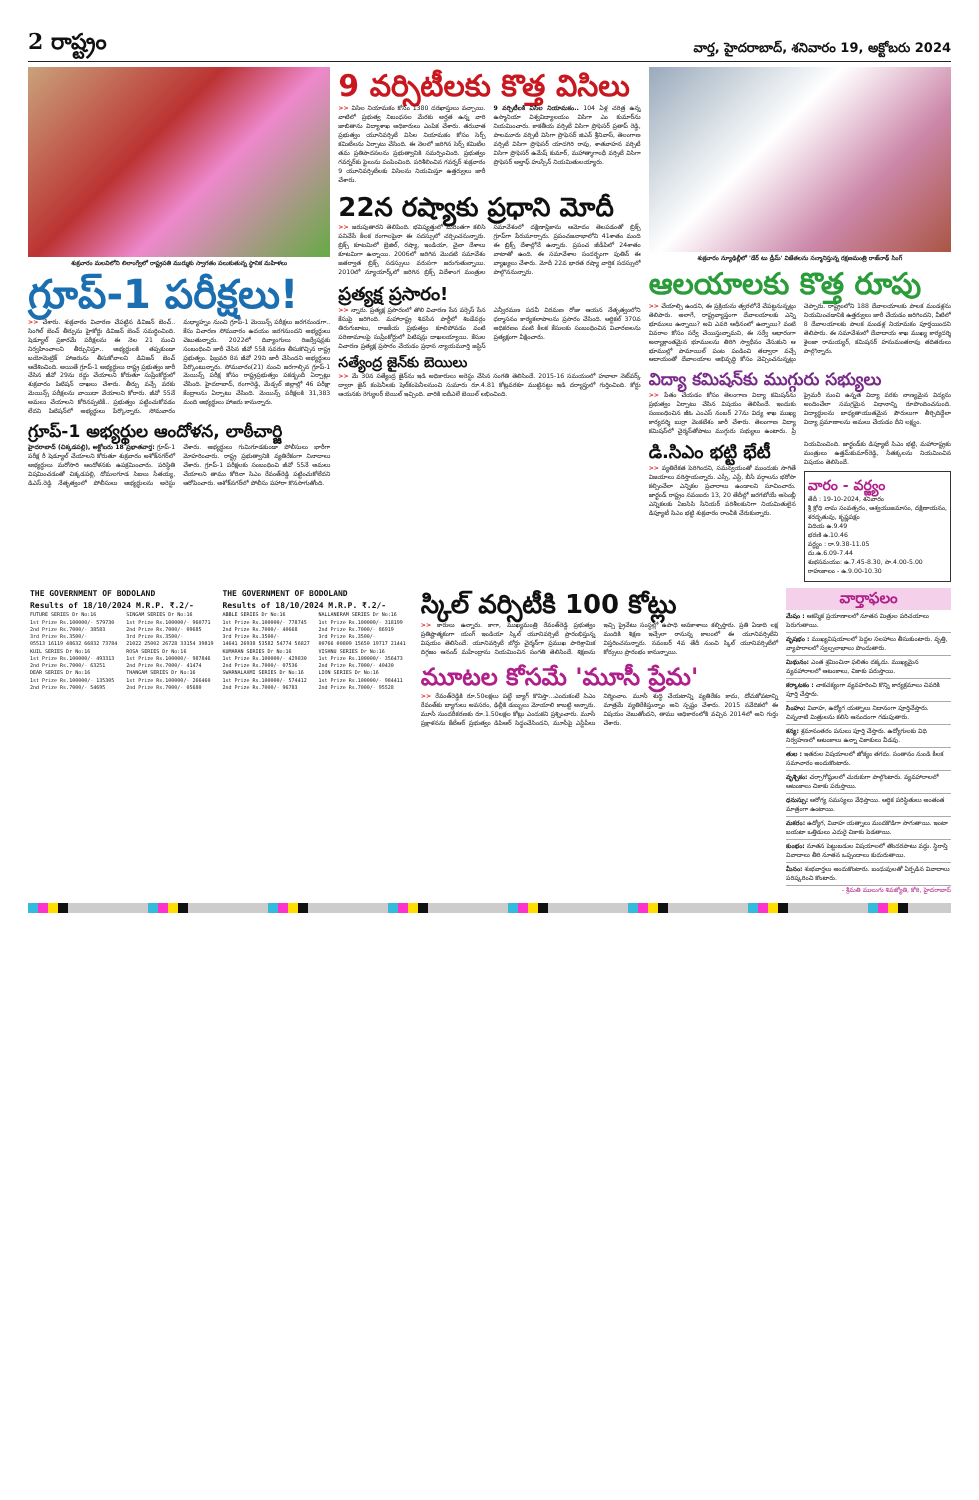2 రాష్ట్రం
వార్త, హైదరాబాద్, శనివారం 19, అక్టోబరు 2024
శుక్రవారం మలవిలోని లిలాంగ్వేలో రాష్ట్రపతి ముర్ముకు స్వాగతం పలుకుతున్న స్థానిక మహిళలు
గ్రూప్-1 పరీక్షలు!
>> చేశారు. శుక్రవారం విచారణ చేపట్టిన డివిజన్ బెంచ్.. సింగిల్ బెంచ్ తీర్పును హైకోర్టు డివిజన్ బెంచ్ సమర్థించింది. షెడ్యూల్ ప్రకారమే పరీక్షలను ఈ నెల 21 నుంచి నిర్వహించాలని తీర్పునిస్తూ.. అభ్యర్థులకి తప్పకుండా బయోమెట్రిక్ హాజరును తీసుకోవాలని డివిజన్ బెంచ్ ఆదేశించింది. అయితే గ్రూప్-1 అభ్యర్థులు రాష్ట్ర ప్రభుత్వం జారీ చేసిన జీవో 29ను రద్దు చేయాలని కోరుతూ సుప్రీంకోర్టులో శుక్రవారం పిటిషన్ దాఖలు చేశారు. తీర్పు వచ్చే వరకు మెయిన్స్ పరీక్షలను వాయిదా వేయాలని కోరారు. జీవో 55నే అమలు చేయాలని కోరినప్పటికీ.. ప్రభుత్వం పట్టించుకోవడం లేదని పిటిషన్‌లో అభ్యర్థులు పేర్కొన్నారు. సోమవారం మధ్యాహ్నం నుంచి గ్రూప్-1 మెయిన్స్ పరీక్షలు జరగనుండగా.. కేసు విచారణ సోమవారం ఉదయం జరగనుందని అభ్యర్థులు చెబుతున్నారు. 2022లో దివ్యాంగులు రిజర్వేషన్లకు సంబంధించి జారీ చేసిన జీవో 55కి సవరణ తీసుకొచ్చిన రాష్ట్ర ప్రభుత్వం. ఫిబ్రవరి 8న జీవో 29ని జారీ చేసిందని అభ్యర్థులు పేర్కొంటున్నారు. సోమవారం(21) నుంచి జరగాల్సిన గ్రూప్-1 మెయిన్స్ పరీక్ష కోసం రాష్ట్రప్రభుత్వం పకడ్బందీ ఏర్పాట్లు చేసింది. హైదరాబాద్, రంగారెడ్డి, మేడ్చల్ జిల్లాల్లో 46 పరీక్షా కేంద్రాలను ఏర్పాటు చేసింది. మెయిన్స్ పరీక్షలకి 31,383 మంది అభ్యర్థులు హాజరు కానున్నారు.
గ్రూప్-1 అభ్యర్థుల ఆందోళన, లాఠీచార్జి
హైదరాబాద్ (చిక్కడపల్లి), అక్టోబరు 18 ప్రభాతవార్త: గ్రూప్-1 పరీక్ష రీ షెడ్యూల్ చేయాలని కోరుతూ శుక్రవారం అశోక్‌నగర్‌లో అభ్యర్థులు మరోసారి ఆందోళనకు ఉపక్రమించారు. పరిస్థితి విషమించడంతో చిక్కడపల్లి, దోమలగూడ సిఐలు సీతయ్య, డిఎస్.రెడ్డి నేతృత్వంలో పోలీసులు అభ్యర్థులను అరెస్టు చేశారు. అభ్యర్థులు గుమిగూడకుండా పోలీసులు భారీగా మోహరించారు. రాష్ట్ర ప్రభుత్వానికి వ్యతిరేకంగా నినాదాలు చేశారు. గ్రూప్-1 పరీక్షలకు సంబంధించి జీవో 55నే అమలు చేయాలని తాము కోరినా సిఎం రేవంత్‌రెడ్డి పట్టించుకోలేదని ఆరోపించారు. అశోక్‌నగర్‌లో పోలీసు పహారా కొనసాగుతోంది.
9 వర్సిటీలకు కొత్త విసిలు
>> విసిల నియామకం కోసం 1380 దరఖాస్తులు వచ్చాయి. వాటిలో ప్రభుత్వ నిబంధనల మేరకు అర్హత ఉన్న వారి జాబితాను విద్యాశాఖ అధికారులు ఎంపిక చేశారు. తరువాత ప్రభుత్వం యూనివర్సిటీ విసిల నియామకం కోసం సెర్చ్ కమిటీలను ఏర్పాటు చేసింది. ఈ నెలలో జరిగిన సెర్చ్ కమిటీల తమ ప్రతిపాదనలను ప్రభుత్వానికి సమర్పించింది. ప్రభుత్వం గవర్నర్‌కు ఫైలును పంపించింది. పరిశీలించిన గవర్నర్ శుక్రవారం 9 యూనివర్సిటీలకు విసిలను నియమిస్తూ ఉత్తర్వులు జారీ చేశారు.
9 వర్సిటీలకి విసిల నియామకం.. 104 ఏళ్ల చరిత్ర ఉన్న ఉస్మానియా విశ్వవిద్యాలయం విసిగా ఎం కుమార్‌ను నియమించారు. కాకతీయ వర్సిటీ విసిగా ప్రొఫెసర్ ప్రతాప్ రెడ్డి, పాలమూరు వర్సిటీ విసిగా ప్రొఫెసర్ జిఎన్ శ్రీనివాస్, తెలంగాణ వర్సిటీ విసిగా ప్రొఫెసర్ యాదగిరి రావు, శాతవాహన వర్సిటీ విసిగా ప్రొఫెసర్ ఉమేష్ కుమార్, మహాత్మాగాంధీ వర్సిటీ విసిగా ప్రొఫెసర్ అల్తాఫ్ హుస్సేన్ నియమితులయ్యారు.
22న రష్యాకు ప్రధాని మోదీ
>> జరుపుతారని తెలిపింది. భవిష్యత్తులో మరింతగా కలిసి పనిచేసే కీలక రంగాలపైనా ఈ సదస్సులో చర్చించనున్నారు. బ్రిక్స్ కూటమిలో బ్రెజిల్, రష్యా, ఇండియా, చైనా దేశాలు కూటమిగా ఉన్నాయి. 2006లో జరిగిన మొదటి సమావేశం జతర్వాత బ్రిక్స్ సదస్సులు వరుసగా జరుగుతున్నాయి. 2010లో న్యూయార్క్‌లో జరిగిన బ్రిక్స్ విదేశాంగ మంత్రుల సమావేశంలో దక్షిణాఫ్రికాను ఆమోదం తెలపడంతో బ్రిక్స్ గ్రూప్‌గా పేరుమార్చారు. ప్రపంచజనాభాలోని 41శాతం మంది ఈ బ్రిక్స్ దేశాల్లోనే ఉన్నారు. ప్రపంచ జీడీపిలో 24శాతం వాటాతో ఉంది. ఈ సమావేశాల సందర్భంగా పుతిన్ ఈ వ్యాఖ్యలు చేశారు. మోదీ 22వ భారత రష్యా వార్షిక సదస్సులో పాల్గొననున్నారు.
ప్రత్యక్ష ప్రసారం!
>> న్నారు. ప్రత్యక్ష ప్రసారంలో తొలి విచారణ సేన వర్సెస్ సేన కేసుపై జరిగింది. మహారాష్ట్ర శివసేన పార్టీలో శిండేవర్గం తిరుగుబాటు, రాజకీయ ప్రభుత్వం కూలిపోవడం వంటి పరిణామాలపై సుప్రీంకోర్టులో పిటిషన్లు దాఖలయ్యాయి. కేసుల విచారణ ప్రత్యక్ష ప్రసారం చేయడం ప్రధాన న్యాయమూర్తి జస్టిస్ ఎన్వీరమణ పదవీ విరమణ రోజు ఆయన నేతృత్వంలోని ధర్మాసనం కార్యకలాపాలను ప్రసారం చేసింది. ఆర్టికల్ 370వ అధికరణం వంటి కీలక కేసులకు సంబంధించిన విచారణలను ప్రత్యక్షంగా వీక్షించారు.
సత్యేంద్ర జైన్‌కు బెయిలు
>> మే 30న సత్యేంద్ర జైన్‌ను ఇడి అధికారులు అరెస్టు చేసిన సంగతి తెలిసిందే. 2015-16 సమయంలో హవాలా నెట్‌వర్క్ ద్వారా జైన్ కంపెనీలకు షెల్‌కంపెనీలనుంచి సుమారు రూ.4.81 కోట్లవరకూ ముట్టినట్టు ఇడి దర్యాప్తులో గుర్తించింది. కోర్టు ఆయనకు రెగ్యులర్ బెయిల్ ఇచ్చింది. వారికి ఐదీఎలే బెయిల్ లభించింది.
శుక్రవారం న్యూఢిల్లీలో 'డేర్ టు డ్రీమ్' విజేతలను సన్మానిస్తున్న రక్షణమంత్రి రాజ్‌నాథ్ సింగ్
ఆలయాలకు కొత్త రూపు
>> చేయాల్సి ఉందని, ఈ ప్రక్రియను త్వరలోనే చేపట్టనున్నట్లు తెలిపారు. అలాగే, రాష్ట్రవ్యాప్తంగా దేవాలయాలకు ఎన్ని భూములు ఉన్నాయి? అవి ఎవరి ఆధీనంలో ఉన్నాయి? వంటి వివరాల కోసం సర్వే చేయిస్తున్నామని, ఈ సర్వే ఆధారంగా అన్యాక్రాంతమైన భూములను తిరిగి స్వాధీనం చేసుకుని ఆ భూముల్లో పామాయిల్ పంట పండించి తద్వారా వచ్చే ఆదాయంతో దేవాలయాల అభివృద్ధి కోసం వెచ్చించనున్నట్లు చెప్పారు. రాష్ట్రంలోని 188 దేవాలయాలకు పాలక మండళ్లను నియమించడానికి ఉత్తర్వులు జారీ చేయడం జరిగిందని, వీటిలో 8 దేవాలయాలకు పాలక మండళ్ల నియామకం పూర్తయిందని తెలిపారు. ఈ సమావేశంలో దేవాదాయ శాఖ ముఖ్య కార్యదర్శి శైలజా రామయ్యర్, కమిషనర్ హనుమంతరావు తదితరులు పాల్గొన్నారు.
విద్యా కమిషన్‌కు ముగ్గురు సభ్యులు
>> పేతం చేయడం కోసం తెలంగాణ విద్యా కమిషన్‌ను ప్రభుత్వం ఏర్పాటు చేసిన విషయం తెలిసిందే. ఇందుకు సంబంధించిన జీఓ ఎంఎస్ నంబర్ 27ను విద్య శాఖ ముఖ్య కార్యదర్శి బుర్రా వెంకటేశం జారీ చేశారు. తెలంగాణ విద్యా కమిషన్‌లో చైర్మన్‌తోపాటు ముగ్గురు సభ్యులు ఉంటారు. ప్రీ ప్రైమరీ నుంచి ఉన్నత విద్యా వరకు నాణ్యమైన విద్యను అందించేలా సమగ్రమైన విధానాన్ని రూపొందించనుంది. విద్యార్థులను బాధ్యతాయుతమైన పౌరులుగా తీర్చిదిద్దేలా విద్యా ప్రమాణాలను అమలు చేయడం దీని లక్ష్యం.
డి.సిఎం భట్టి భేటీ
>> వ్యతిరేకత పెరిగిందని, సమన్వయంతో ముందుకు సాగితే విజయాలు వరిస్తాయన్నారు. ఎస్సీ, ఎస్టీ, బీసీ వర్గాలను భరోసా కల్పించేలా ఎన్నికల ప్రచారాలు ఉండాలని సూచించారు. జార్ఖండ్ రాష్ట్రం నవంబరు 13, 20 తేదీల్లో జరగబోయే అసెంబ్లీ ఎన్నికలకు ఏఐసిసి సీనియర్ పరిశీలకునిగా నియమితులైన డిప్యూటీ సిఎం భట్టి శుక్రవారం రాంచీకి చేరుకున్నారు.
నియమించింది. జార్ఖండ్‌కు డిప్యూటీ సిఎం భట్టి, మహారాష్ట్రకు మంత్రులు ఉత్తమ్‌కుమార్‌రెడ్డి, సీతక్కలను నియమించిన విషయం తెలిసిందే.
వారం - వర్జ్యం
తేదీ : 19-10-2024, శనివారం
శ్రీ క్రోధి నామ సంవత్సరం, ఆశ్వయుజమాసం, దక్షిణాయనం, శరదృతువు, కృష్ణపక్షం
విదియ ఉ.9.49
భరణి ఉ.10.46
వర్జ్యం : రా.9.38-11.05
దు.ఉ.6.09-7.44
శుభసమయం: ఉ.7.45-8.30, సా.4.00-5.00
రాహుకాలం - ఉ.9.00-10.30
| THE GOVERNMENT OF BODOLAND Results of 18/10/2024 M.R.P. ₹.2/- | | THE GOVERNMENT OF BODOLAND Results of 18/10/2024 M.R.P. ₹.2/- | |
| --- | --- | --- | --- |
| FUTURE SERIES Dr No:16 1st Prize Rs.100000/- 579730 2nd Prize Rs.7000/- 38583 3rd Prize Rs.3500/- 05513 16119 48632 66832 73784 | SINGAM SERIES Dr No:16 1st Prize Rs.100000/- 960771 2nd Prize Rs.7000/- 09685 3rd Prize Rs.3500/- 21022 25002 26728 33154 39819 | ABBLE SERIES Dr No:16 1st Prize Rs.100000/- 778745 2nd Prize Rs.7000/- 40668 3rd Prize Rs.3500/- 14641 26938 53582 54774 56827 | NALLANERAM SERIES Dr No:16 1st Prize Rs.100000/- 318199 2nd Prize Rs.7000/- 86919 3rd Prize Rs.3500/- 00766 00809 15650 19717 21441 |
| KUIL SERIES Dr No:16 1st Prize Rs.100000/- 493313 2nd Prize Rs.7000/- 63251 | ROSA SERIES Dr No:16 1st Prize Rs.100000/- 987846 2nd Prize Rs.7000/- 41474 | KUMARAN SERIES Dr No:16 1st Prize Rs.100000/- 429830 2nd Prize Rs.7000/- 07536 | VISHNU SERIES Dr No:16 1st Prize Rs.100000/- 356473 2nd Prize Rs.7000/- 40430 |
| DEAR SERIES Dr No:16 1st Prize Rs.100000/- 135305 2nd Prize Rs.7000/- 54695 | THANGAM SERIES Dr No:16 1st Prize Rs.100000/- 266460 2nd Prize Rs.7000/- 05680 | SWARNALAXMI SERIES Dr No:16 1st Prize Rs.100000/- 574412 2nd Prize Rs.7000/- 96783 | LION SERIES Dr No:16 1st Prize Rs.100000/- 984411 2nd Prize Rs.7000/- 95528 |
స్కిల్ వర్సిటీకి 100 కోట్లు
>> కారులు ఉన్నారు. కాగా, ముఖ్యమంత్రి రేవంత్‌రెడ్డి ప్రభుత్వం ప్రతిష్టాత్మకంగా యంగ్ ఇండియా స్కిల్ యూనివర్సిటీ ప్రారంభిస్తున్న విషయం తెలిసిందే. యూనివర్సిటీ బోర్డు చైర్మన్‌గా ప్రముఖ పారిశ్రామిక దిగ్గజం ఆనంద్ మహీంద్రాను నియమించిన సంగతి తెలిసిందే. శిక్షణను ఇచ్చి ప్రైవేటు సంస్థల్లో ఉపాధి అవకాశాలు కల్పిస్తారు. ప్రతి ఏడాది లక్ష మందికి శిక్షణ ఇచ్చేలా రానున్న కాలంలో ఈ యూనివర్సిటీని విస్తరించనున్నారు. నవంబర్ 4వ తేదీ నుంచి స్కిల్ యూనివర్సిటీలో కోర్సులు ప్రారంభం కానున్నాయి.
మూటల కోసమే 'మూసీ ప్రేమ'
>> రేవంత్‌రెడ్డికి రూ.50లక్షలు పట్టే బ్యాగ్ కొనిస్తా...ఎందుకంటే సిఎం రేవంత్‌కు బ్యాగులు అవసరం, ఢిల్లీకి డబ్బులు మోయాలి కాబట్టి అన్నారు. మూసీ సుందరీకరణకు రూ.1.50లక్షల కోట్లు ఎందుకని ప్రశ్నించారు. మూసీ ప్రక్షాళనను కేటీఆర్ ప్రభుత్వం డిపిఆర్ సిద్ధంచేసిందని, మూసీపై ఎస్టీపీలు నిర్మించాం. మూసీ శుద్ధి చేయటాన్ని వ్యతిరేకం కాదు, దోచుకోవటాన్ని మాత్రమే వ్యతిరేకిస్తున్నాం అని స్పష్టం చేశారు. 2015 నవేదికలో ఈ విషయం చెబుతోందని, తాము అధికారంలోకి వచ్చిన 2014లో అని గుర్తు చేశారు.
వార్తాఫలం
మేషం : ఆకస్మిక ప్రయాణాలలో నూతన మిత్రుల పరిచయాలు పెరుగుతాయి.
వృషభం : ముఖ్యవిషయాలలో పెద్దల సలహాలు తీసుకుంటారు. వృత్తి, వ్యాపారాలలో స్వల్పలాభాలు పొందుతారు.
మిథునం: ఎంత శ్రమించినా ఫలితం దక్కదు. ముఖ్యమైన వ్యవహారాలలో ఆటంకాలు, చికాకు పరుస్తాయి.
కర్కాటకం : చాకచక్యంగా వ్యవహరించి కొన్ని కార్యక్రమాలు చివరికి పూర్తి చేస్తారు.
సింహం: వివాహ, ఉద్యోగ యత్నాలు నిదానంగా పూర్తిచేస్తారు. చిన్ననాటి మిత్రులను కలిసి ఆనందంగా గడుపుతారు.
కన్య: శ్రమానంతరం పనులు పూర్తి చేస్తారు. ఉద్యోగులకు విధి నిర్వహణలో ఆటంకాలు ఉన్నా చికాకులు వీడవు.
తుల : ఇతరుల విషయాలలో జోక్యం తగదు. సంతానం నుండి కీలక సమాచారం అందుకొంటారు.
వృశ్చికం: చర్చాగోష్ఠులలో చురుకుగా పాల్గొంటారు. వ్యవహారాలలో ఆటంకాలు చికాకు పరుస్తాయి.
ధనుస్సు: ఆరోగ్య సమస్యలు వేధిస్తాయి. ఆర్థిక పరిస్థితులు అంతంత మాత్రంగా ఉంటాయి.
మకరం: ఉద్యోగ, వివాహ యత్నాలు మందకొడిగా సాగుతాయి. ఇంటా బయటా ఒత్తిడులు ఎదురై చికాకు పెడతాయి.
కుంభం: నూతన పెట్టుబడుల విషయాలలో తొందరపాటు వద్దు. స్థిరాస్తి వివాదాలు తీరి నూతన ఒప్పందాలు కుదురుతాయి.
మీనం: శుభవార్తలు అందుకొంటారు. బంధువులతో ఏర్పడిన వివాదాలు పరిష్కరించి కొంటారు.
- శ్రీమతి ములుగు శివజ్యోతి, కోఠి, హైదరాబాద్